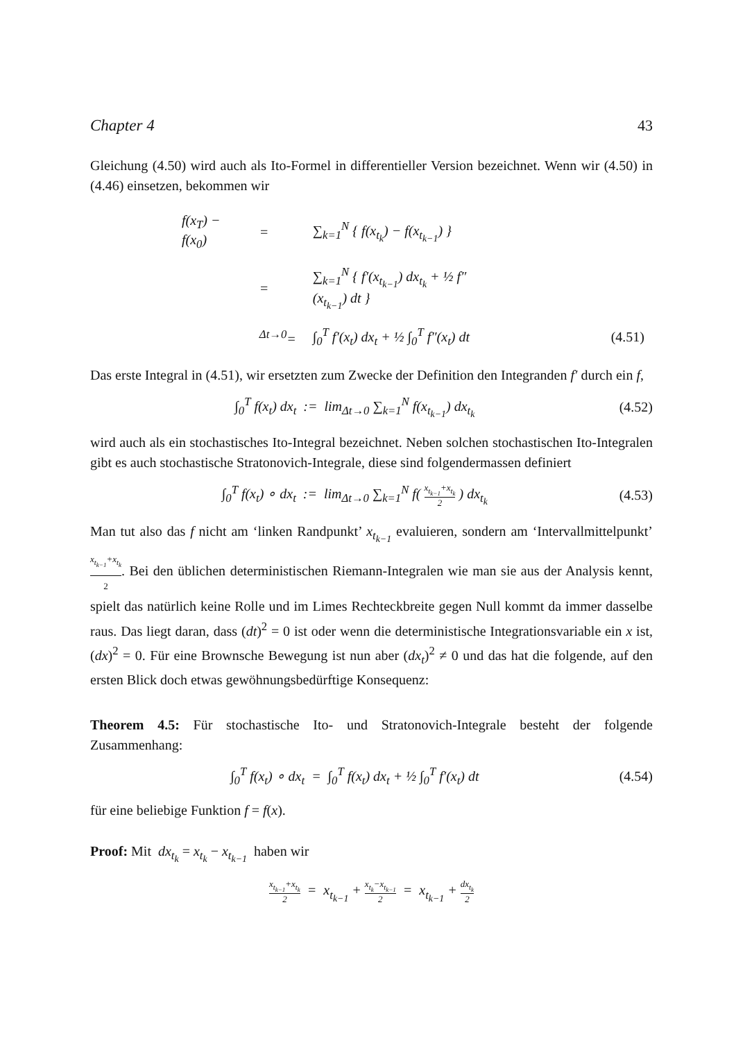Chapter 4 43
Gleichung (4.50) wird auch als Ito-Formel in differentieller Version bezeichnet. Wenn wir (4.50) in (4.46) einsetzen, bekommen wir
| f(x<sub>T</sub>) − f(x<sub>0</sub>) | = | ∑<sub>k=1</sub><sup>N</sup> { f(x<sub>t<sub>k</sub></sub>) − f(x<sub>t<sub>k−1</sub></sub>) } | |
| | = | ∑<sub>k=1</sub><sup>N</sup> { f′(x<sub>t<sub>k−1</sub></sub>) dx<sub>t<sub>k</sub></sub> + ½ f″(x<sub>t<sub>k−1</sub></sub>) dt } | |
| | <sup>Δt→0</sup>= | ∫<sub>0</sub><sup>T</sup> f′(x<sub>t</sub>) dx<sub>t</sub> + ½ ∫<sub>0</sub><sup>T</sup> f″(x<sub>t</sub>) dt | (4.51) |
Das erste Integral in (4.51), wir ersetzten zum Zwecke der Definition den Integranden f′ durch ein f,
∫<sub>0</sub><sup>T</sup> f(x<sub>t</sub>) dx<sub>t</sub> := lim<sub>Δt→0</sub> ∑<sub>k=1</sub><sup>N</sup> f(x<sub>t<sub>k−1</sub></sub>) dx<sub>t<sub>k</sub></sub> (4.52)
wird auch als ein stochastisches Ito-Integral bezeichnet. Neben solchen stochastischen Ito-Integralen gibt es auch stochastische Stratonovich-Integrale, diese sind folgendermassen definiert
∫<sub>0</sub><sup>T</sup> f(x<sub>t</sub>) ∘ dx<sub>t</sub> := lim<sub>Δt→0</sub> ∑<sub>k=1</sub><sup>N</sup> f( x<sub>t<sub>k−1</sub></sub>+x<sub>t<sub>k</sub></sub> 2 ) dx<sub>t<sub>k</sub></sub> (4.53)
Man tut also das f nicht am ‘linken Randpunkt’ x<sub>t<sub>k−1</sub></sub> evaluieren, sondern am ‘Intervallmittelpunkt’ x<sub>t<sub>k−1</sub></sub>+x<sub>t<sub>k</sub></sub> 2. Bei den üblichen deterministischen Riemann-Integralen wie man sie aus der Analysis kennt, spielt das natürlich keine Rolle und im Limes Rechteckbreite gegen Null kommt da immer dasselbe raus. Das liegt daran, dass (dt)<sup>2</sup> = 0 ist oder wenn die deterministische Integrationsvariable ein x ist, (dx)<sup>2</sup> = 0. Für eine Brownsche Bewegung ist nun aber (dx<sub>t</sub>)<sup>2</sup> ≠ 0 und das hat die folgende, auf den ersten Blick doch etwas gewöhnungsbedürftige Konsequenz:
Theorem 4.5: Für stochastische Ito- und Stratonovich-Integrale besteht der folgende Zusammenhang:
∫<sub>0</sub><sup>T</sup> f(x<sub>t</sub>) ∘ dx<sub>t</sub> = ∫<sub>0</sub><sup>T</sup> f(x<sub>t</sub>) dx<sub>t</sub> + ½ ∫<sub>0</sub><sup>T</sup> f′(x<sub>t</sub>) dt (4.54)
für eine beliebige Funktion f = f(x).
Proof: Mit dx<sub>t<sub>k</sub></sub> = x<sub>t<sub>k</sub></sub> − x<sub>t<sub>k−1</sub></sub> haben wir
x<sub>t<sub>k−1</sub></sub>+x<sub>t<sub>k</sub></sub> 2 = x<sub>t<sub>k−1</sub></sub> + x<sub>t<sub>k</sub></sub>−x<sub>t<sub>k−1</sub></sub> 2 = x<sub>t<sub>k−1</sub></sub> + dx<sub>t<sub>k</sub></sub> 2